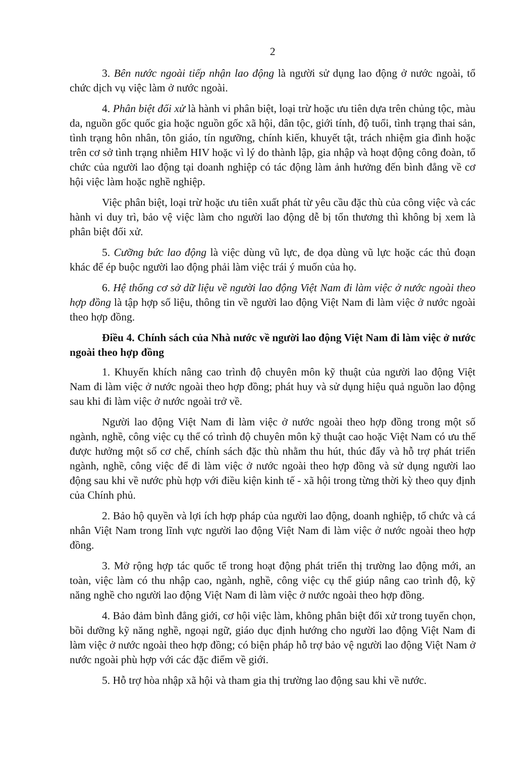2
3. Bên nước ngoài tiếp nhận lao động là người sử dụng lao động ở nước ngoài, tổ chức dịch vụ việc làm ở nước ngoài.
4. Phân biệt đối xử là hành vi phân biệt, loại trừ hoặc ưu tiên dựa trên chủng tộc, màu da, nguồn gốc quốc gia hoặc nguồn gốc xã hội, dân tộc, giới tính, độ tuổi, tình trạng thai sản, tình trạng hôn nhân, tôn giáo, tín ngưỡng, chính kiến, khuyết tật, trách nhiệm gia đình hoặc trên cơ sở tình trạng nhiễm HIV hoặc vì lý do thành lập, gia nhập và hoạt động công đoàn, tổ chức của người lao động tại doanh nghiệp có tác động làm ảnh hưởng đến bình đẳng về cơ hội việc làm hoặc nghề nghiệp.
Việc phân biệt, loại trừ hoặc ưu tiên xuất phát từ yêu cầu đặc thù của công việc và các hành vi duy trì, bảo vệ việc làm cho người lao động dễ bị tổn thương thì không bị xem là phân biệt đối xử.
5. Cưỡng bức lao động là việc dùng vũ lực, đe dọa dùng vũ lực hoặc các thủ đoạn khác để ép buộc người lao động phải làm việc trái ý muốn của họ.
6. Hệ thống cơ sở dữ liệu về người lao động Việt Nam đi làm việc ở nước ngoài theo hợp đồng là tập hợp số liệu, thông tin về người lao động Việt Nam đi làm việc ở nước ngoài theo hợp đồng.
Điều 4. Chính sách của Nhà nước về người lao động Việt Nam đi làm việc ở nước ngoài theo hợp đồng
1. Khuyến khích nâng cao trình độ chuyên môn kỹ thuật của người lao động Việt Nam đi làm việc ở nước ngoài theo hợp đồng; phát huy và sử dụng hiệu quả nguồn lao động sau khi đi làm việc ở nước ngoài trở về.
Người lao động Việt Nam đi làm việc ở nước ngoài theo hợp đồng trong một số ngành, nghề, công việc cụ thể có trình độ chuyên môn kỹ thuật cao hoặc Việt Nam có ưu thế được hưởng một số cơ chế, chính sách đặc thù nhằm thu hút, thúc đẩy và hỗ trợ phát triển ngành, nghề, công việc để đi làm việc ở nước ngoài theo hợp đồng và sử dụng người lao động sau khi về nước phù hợp với điều kiện kinh tế - xã hội trong từng thời kỳ theo quy định của Chính phủ.
2. Bảo hộ quyền và lợi ích hợp pháp của người lao động, doanh nghiệp, tổ chức và cá nhân Việt Nam trong lĩnh vực người lao động Việt Nam đi làm việc ở nước ngoài theo hợp đồng.
3. Mở rộng hợp tác quốc tế trong hoạt động phát triển thị trường lao động mới, an toàn, việc làm có thu nhập cao, ngành, nghề, công việc cụ thể giúp nâng cao trình độ, kỹ năng nghề cho người lao động Việt Nam đi làm việc ở nước ngoài theo hợp đồng.
4. Bảo đảm bình đẳng giới, cơ hội việc làm, không phân biệt đối xử trong tuyển chọn, bồi dưỡng kỹ năng nghề, ngoại ngữ, giáo dục định hướng cho người lao động Việt Nam đi làm việc ở nước ngoài theo hợp đồng; có biện pháp hỗ trợ bảo vệ người lao động Việt Nam ở nước ngoài phù hợp với các đặc điểm về giới.
5. Hỗ trợ hòa nhập xã hội và tham gia thị trường lao động sau khi về nước.